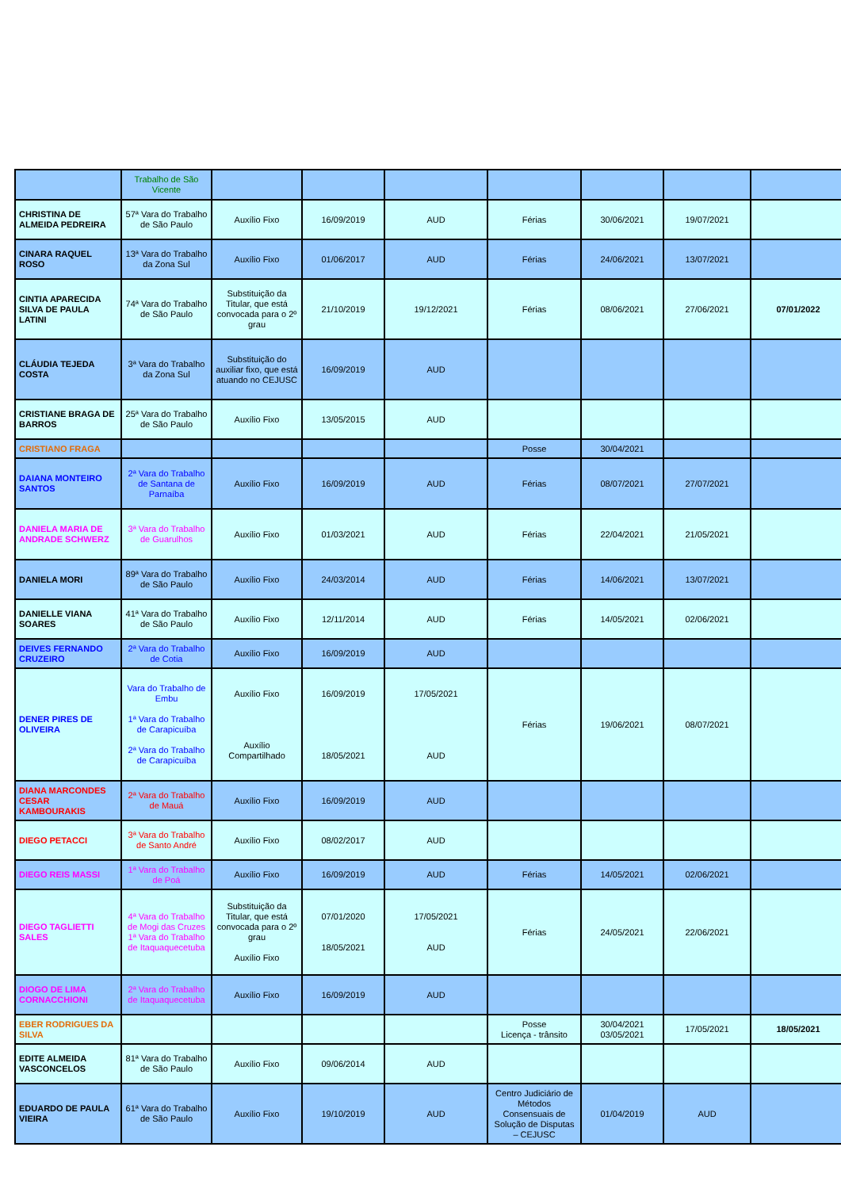| | Trabalho de São Vicente | | | | | | | |
| CHRISTINA DE ALMEIDA PEDREIRA | 57ª Vara do Trabalho de São Paulo | Auxílio Fixo | 16/09/2019 | AUD | Férias | 30/06/2021 | 19/07/2021 | |
| CINARA RAQUEL ROSO | 13ª Vara do Trabalho da Zona Sul | Auxílio Fixo | 01/06/2017 | AUD | Férias | 24/06/2021 | 13/07/2021 | |
| CINTIA APARECIDA SILVA DE PAULA LATINI | 74ª Vara do Trabalho de São Paulo | Substituição da Titular, que está convocada para o 2º grau | 21/10/2019 | 19/12/2021 | Férias | 08/06/2021 | 27/06/2021 | 07/01/2022 |
| CLÁUDIA TEJEDA COSTA | 3ª Vara do Trabalho da Zona Sul | Substituição do auxiliar fixo, que está atuando no CEJUSC | 16/09/2019 | AUD | | | | |
| CRISTIANE BRAGA DE BARROS | 25ª Vara do Trabalho de São Paulo | Auxílio Fixo | 13/05/2015 | AUD | | | | |
| CRISTIANO FRAGA | | | | | Posse | 30/04/2021 | | |
| DAIANA MONTEIRO SANTOS | 2ª Vara do Trabalho de Santana de Parnaíba | Auxílio Fixo | 16/09/2019 | AUD | Férias | 08/07/2021 | 27/07/2021 | |
| DANIELA MARIA DE ANDRADE SCHWERZ | 3ª Vara do Trabalho de Guarulhos | Auxílio Fixo | 01/03/2021 | AUD | Férias | 22/04/2021 | 21/05/2021 | |
| DANIELA MORI | 89ª Vara do Trabalho de São Paulo | Auxílio Fixo | 24/03/2014 | AUD | Férias | 14/06/2021 | 13/07/2021 | |
| DANIELLE VIANA SOARES | 41ª Vara do Trabalho de São Paulo | Auxílio Fixo | 12/11/2014 | AUD | Férias | 14/05/2021 | 02/06/2021 | |
| DEIVES FERNANDO CRUZEIRO | 2ª Vara do Trabalho de Cotia | Auxílio Fixo | 16/09/2019 | AUD | | | | |
| DENER PIRES DE OLIVEIRA | Vara do Trabalho de Embu 1ª Vara do Trabalho de Carapicuíba 2ª Vara do Trabalho de Carapicuíba | Auxílio Fixo Auxílio Compartilhado | 16/09/2019 18/05/2021 | 17/05/2021 AUD | Férias | 19/06/2021 | 08/07/2021 | |
| DIANA MARCONDES CESAR KAMBOURAKIS | 2ª Vara do Trabalho de Mauá | Auxílio Fixo | 16/09/2019 | AUD | | | | |
| DIEGO PETACCI | 3ª Vara do Trabalho de Santo André | Auxílio Fixo | 08/02/2017 | AUD | | | | |
| DIEGO REIS MASSI | 1ª Vara do Trabalho de Poá | Auxílio Fixo | 16/09/2019 | AUD | Férias | 14/05/2021 | 02/06/2021 | |
| DIEGO TAGLIETTI SALES | 4ª Vara do Trabalho de Mogi das Cruzes 1ª Vara do Trabalho de Itaquaquecetuba | Substituição da Titular, que está convocada para o 2º grau Auxílio Fixo | 07/01/2020 18/05/2021 | 17/05/2021 AUD | Férias | 24/05/2021 | 22/06/2021 | |
| DIOGO DE LIMA CORNACCHIONI | 2ª Vara do Trabalho de Itaquaquecetuba | Auxílio Fixo | 16/09/2019 | AUD | | | | |
| EBER RODRIGUES DA SILVA | | | | | Posse Licença - trânsito | 30/04/2021 03/05/2021 | 17/05/2021 | 18/05/2021 |
| EDITE ALMEIDA VASCONCELOS | 81ª Vara do Trabalho de São Paulo | Auxílio Fixo | 09/06/2014 | AUD | | | | |
| EDUARDO DE PAULA VIEIRA | 61ª Vara do Trabalho de São Paulo | Auxílio Fixo | 19/10/2019 | AUD | Centro Judiciário de Métodos Consensuais de Solução de Disputas – CEJUSC | 01/04/2019 | AUD | |